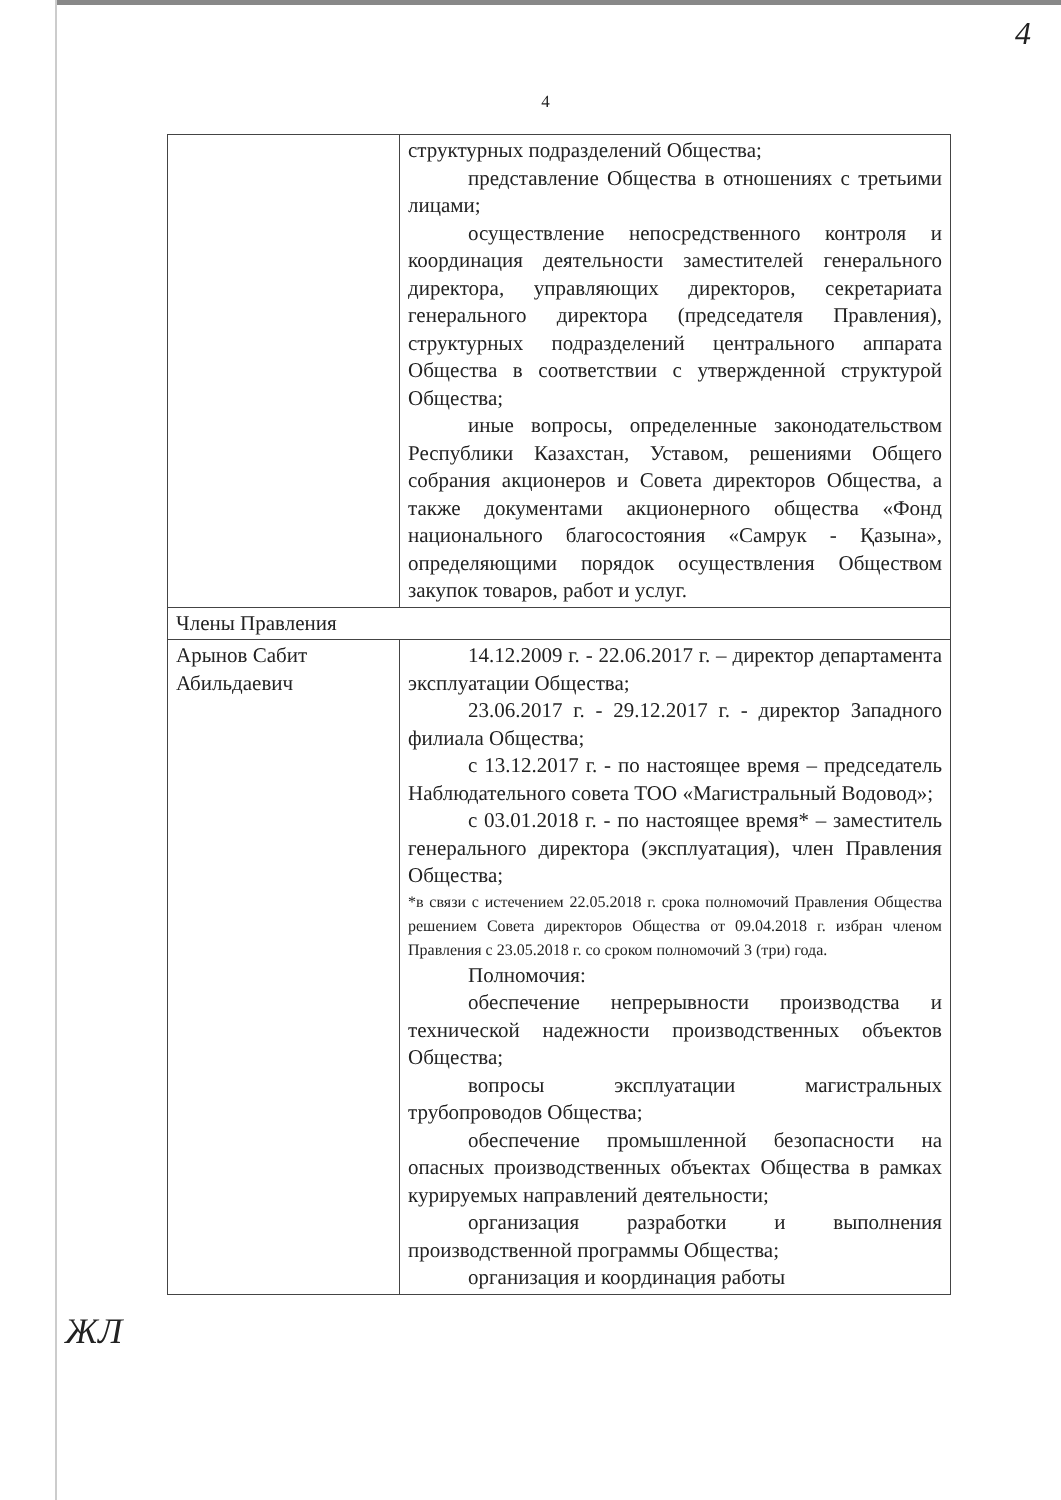4
4
| | структурных подразделений Общества; представление Общества в отношениях с третьими лицами; осуществление непосредственного контроля и координация деятельности заместителей генерального директора, управляющих директоров, секретариата генерального директора (председателя Правления), структурных подразделений центрального аппарата Общества в соответствии с утвержденной структурой Общества; иные вопросы, определенные законодательством Республики Казахстан, Уставом, решениями Общего собрания акционеров и Совета директоров Общества, а также документами акционерного общества «Фонд национального благосостояния «Самрук - Қазына», определяющими порядок осуществления Обществом закупок товаров, работ и услуг. |
| Члены Правления | |
| Арынов Сабит Абильдаевич | 14.12.2009 г. - 22.06.2017 г. – директор департамента эксплуатации Общества; 23.06.2017 г. - 29.12.2017 г. - директор Западного филиала Общества; с 13.12.2017 г. - по настоящее время – председатель Наблюдательного совета ТОО «Магистральный Водовод»; с 03.01.2018 г. - по настоящее время* – заместитель генерального директора (эксплуатация), член Правления Общества; *в связи с истечением 22.05.2018 г. срока полномочий Правления Общества решением Совета директоров Общества от 09.04.2018 г. избран членом Правления с 23.05.2018 г. со сроком полномочий 3 (три) года. Полномочия: обеспечение непрерывности производства и технической надежности производственных объектов Общества; вопросы эксплуатации магистральных трубопроводов Общества; обеспечение промышленной безопасности на опасных производственных объектах Общества в рамках курируемых направлений деятельности; организация разработки и выполнения производственной программы Общества; организация и координация работы |
ЖЛ